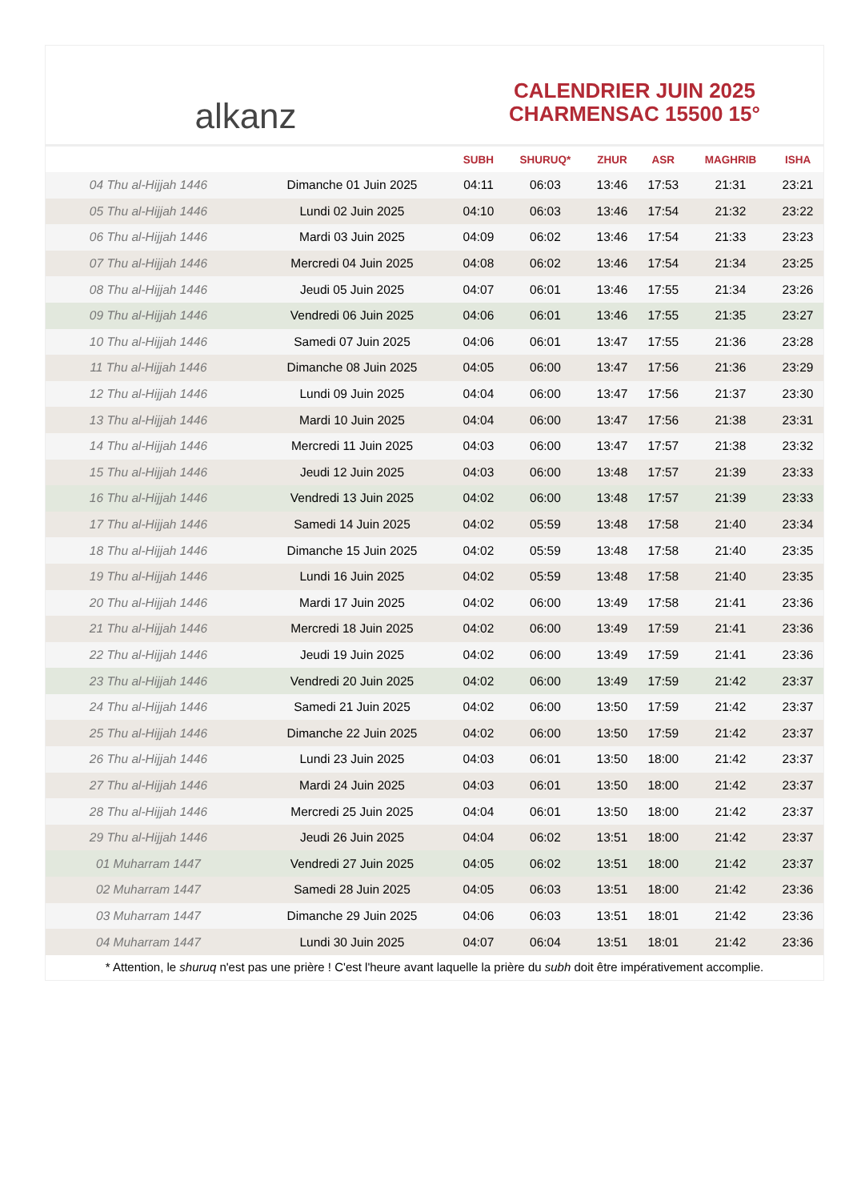alkanz
CALENDRIER JUIN 2025
CHARMENSAC 15500 15°
| | | SUBH | SHURUQ* | ZHUR | ASR | MAGHRIB | ISHA |
| --- | --- | --- | --- | --- | --- | --- | --- |
| 04 Thu al-Hijjah 1446 | Dimanche 01 Juin 2025 | 04:11 | 06:03 | 13:46 | 17:53 | 21:31 | 23:21 |
| 05 Thu al-Hijjah 1446 | Lundi 02 Juin 2025 | 04:10 | 06:03 | 13:46 | 17:54 | 21:32 | 23:22 |
| 06 Thu al-Hijjah 1446 | Mardi 03 Juin 2025 | 04:09 | 06:02 | 13:46 | 17:54 | 21:33 | 23:23 |
| 07 Thu al-Hijjah 1446 | Mercredi 04 Juin 2025 | 04:08 | 06:02 | 13:46 | 17:54 | 21:34 | 23:25 |
| 08 Thu al-Hijjah 1446 | Jeudi 05 Juin 2025 | 04:07 | 06:01 | 13:46 | 17:55 | 21:34 | 23:26 |
| 09 Thu al-Hijjah 1446 | Vendredi 06 Juin 2025 | 04:06 | 06:01 | 13:46 | 17:55 | 21:35 | 23:27 |
| 10 Thu al-Hijjah 1446 | Samedi 07 Juin 2025 | 04:06 | 06:01 | 13:47 | 17:55 | 21:36 | 23:28 |
| 11 Thu al-Hijjah 1446 | Dimanche 08 Juin 2025 | 04:05 | 06:00 | 13:47 | 17:56 | 21:36 | 23:29 |
| 12 Thu al-Hijjah 1446 | Lundi 09 Juin 2025 | 04:04 | 06:00 | 13:47 | 17:56 | 21:37 | 23:30 |
| 13 Thu al-Hijjah 1446 | Mardi 10 Juin 2025 | 04:04 | 06:00 | 13:47 | 17:56 | 21:38 | 23:31 |
| 14 Thu al-Hijjah 1446 | Mercredi 11 Juin 2025 | 04:03 | 06:00 | 13:47 | 17:57 | 21:38 | 23:32 |
| 15 Thu al-Hijjah 1446 | Jeudi 12 Juin 2025 | 04:03 | 06:00 | 13:48 | 17:57 | 21:39 | 23:33 |
| 16 Thu al-Hijjah 1446 | Vendredi 13 Juin 2025 | 04:02 | 06:00 | 13:48 | 17:57 | 21:39 | 23:33 |
| 17 Thu al-Hijjah 1446 | Samedi 14 Juin 2025 | 04:02 | 05:59 | 13:48 | 17:58 | 21:40 | 23:34 |
| 18 Thu al-Hijjah 1446 | Dimanche 15 Juin 2025 | 04:02 | 05:59 | 13:48 | 17:58 | 21:40 | 23:35 |
| 19 Thu al-Hijjah 1446 | Lundi 16 Juin 2025 | 04:02 | 05:59 | 13:48 | 17:58 | 21:40 | 23:35 |
| 20 Thu al-Hijjah 1446 | Mardi 17 Juin 2025 | 04:02 | 06:00 | 13:49 | 17:58 | 21:41 | 23:36 |
| 21 Thu al-Hijjah 1446 | Mercredi 18 Juin 2025 | 04:02 | 06:00 | 13:49 | 17:59 | 21:41 | 23:36 |
| 22 Thu al-Hijjah 1446 | Jeudi 19 Juin 2025 | 04:02 | 06:00 | 13:49 | 17:59 | 21:41 | 23:36 |
| 23 Thu al-Hijjah 1446 | Vendredi 20 Juin 2025 | 04:02 | 06:00 | 13:49 | 17:59 | 21:42 | 23:37 |
| 24 Thu al-Hijjah 1446 | Samedi 21 Juin 2025 | 04:02 | 06:00 | 13:50 | 17:59 | 21:42 | 23:37 |
| 25 Thu al-Hijjah 1446 | Dimanche 22 Juin 2025 | 04:02 | 06:00 | 13:50 | 17:59 | 21:42 | 23:37 |
| 26 Thu al-Hijjah 1446 | Lundi 23 Juin 2025 | 04:03 | 06:01 | 13:50 | 18:00 | 21:42 | 23:37 |
| 27 Thu al-Hijjah 1446 | Mardi 24 Juin 2025 | 04:03 | 06:01 | 13:50 | 18:00 | 21:42 | 23:37 |
| 28 Thu al-Hijjah 1446 | Mercredi 25 Juin 2025 | 04:04 | 06:01 | 13:50 | 18:00 | 21:42 | 23:37 |
| 29 Thu al-Hijjah 1446 | Jeudi 26 Juin 2025 | 04:04 | 06:02 | 13:51 | 18:00 | 21:42 | 23:37 |
| 01 Muharram 1447 | Vendredi 27 Juin 2025 | 04:05 | 06:02 | 13:51 | 18:00 | 21:42 | 23:37 |
| 02 Muharram 1447 | Samedi 28 Juin 2025 | 04:05 | 06:03 | 13:51 | 18:00 | 21:42 | 23:36 |
| 03 Muharram 1447 | Dimanche 29 Juin 2025 | 04:06 | 06:03 | 13:51 | 18:01 | 21:42 | 23:36 |
| 04 Muharram 1447 | Lundi 30 Juin 2025 | 04:07 | 06:04 | 13:51 | 18:01 | 21:42 | 23:36 |
* Attention, le shuruq n'est pas une prière ! C'est l'heure avant laquelle la prière du subh doit être impérativement accomplie.